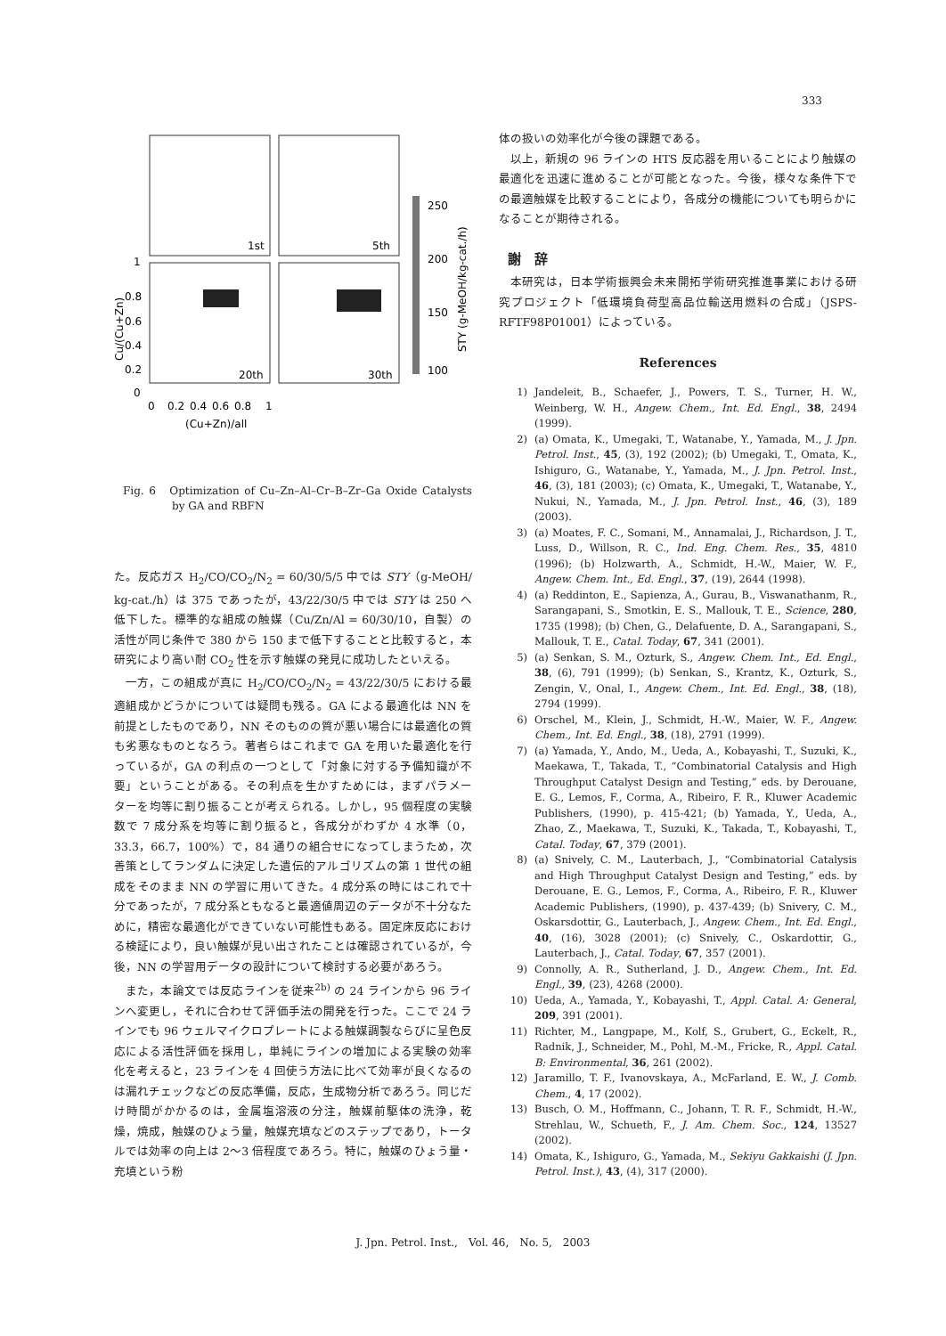333
1st
5th
20th
30th
1
0.8
0.6
0.4
0.2
0
0
0.2
0.4
0.6
0.8
1
(Cu+Zn)/all
250
200
150
100
Cu/(Cu+Zn)
STY (g-MeOH/kg-cat./h)
Fig. 6　Optimization of Cu–Zn–Al–Cr–B–Zr–Ga Oxide Catalysts by GA and RBFN
た。反応ガス H<sub>2</sub>/CO/CO<sub>2</sub>/N<sub>2</sub> = 60/30/5/5 中では STY（g-MeOH/ kg-cat./h）は 375 であったが，43/22/30/5 中では STY は 250 へ低下した。標準的な組成の触媒（Cu/Zn/Al = 60/30/10，自製）の活性が同じ条件で 380 から 150 まで低下することと比較すると，本研究により高い耐 CO<sub>2</sub> 性を示す触媒の発見に成功したといえる。
一方，この組成が真に H<sub>2</sub>/CO/CO<sub>2</sub>/N<sub>2</sub> = 43/22/30/5 における最適組成かどうかについては疑問も残る。GA による最適化は NN を前提としたものであり，NN そのものの質が悪い場合には最適化の質も劣悪なものとなろう。著者らはこれまで GA を用いた最適化を行っているが，GA の利点の一つとして「対象に対する予備知識が不要」ということがある。その利点を生かすためには，まずパラメーターを均等に割り振ることが考えられる。しかし，95 個程度の実験数で 7 成分系を均等に割り振ると，各成分がわずか 4 水準（0，33.3，66.7，100%）で，84 通りの組合せになってしまうため，次善策としてランダムに決定した遺伝的アルゴリズムの第 1 世代の組成をそのまま NN の学習に用いてきた。4 成分系の時にはこれで十分であったが，7 成分系ともなると最適値周辺のデータが不十分なために，精密な最適化ができていない可能性もある。固定床反応における検証により，良い触媒が見い出されたことは確認されているが，今後，NN の学習用データの設計について検討する必要があろう。
また，本論文では反応ラインを従来<sup>2b)</sup> の 24 ラインから 96 ラインへ変更し，それに合わせて評価手法の開発を行った。ここで 24 ラインでも 96 ウェルマイクロプレートによる触媒調製ならびに呈色反応による活性評価を採用し，単純にラインの増加による実験の効率化を考えると，23 ラインを 4 回使う方法に比べて効率が良くなるのは漏れチェックなどの反応準備，反応，生成物分析であろう。同じだけ時間がかかるのは，金属塩溶液の分注，触媒前駆体の洗浄，乾燥，焼成，触媒のひょう量，触媒充填などのステップであり，トータルでは効率の向上は 2～3 倍程度であろう。特に，触媒のひょう量・充填という粉
体の扱いの効率化が今後の課題である。
以上，新規の 96 ラインの HTS 反応器を用いることにより触媒の最適化を迅速に進めることが可能となった。今後，様々な条件下での最適触媒を比較することにより，各成分の機能についても明らかになることが期待される。
謝　辞
本研究は，日本学術振興会未来開拓学術研究推進事業における研究プロジェクト「低環境負荷型高品位輸送用燃料の合成」（JSPS-RFTF98P01001）によっている。
References
1) Jandeleit, B., Schaefer, J., Powers, T. S., Turner, H. W., Weinberg, W. H., Angew. Chem., Int. Ed. Engl., 38, 2494 (1999).
2) (a) Omata, K., Umegaki, T., Watanabe, Y., Yamada, M., J. Jpn. Petrol. Inst., 45, (3), 192 (2002); (b) Umegaki, T., Omata, K., Ishiguro, G., Watanabe, Y., Yamada, M., J. Jpn. Petrol. Inst., 46, (3), 181 (2003); (c) Omata, K., Umegaki, T., Watanabe, Y., Nukui, N., Yamada, M., J. Jpn. Petrol. Inst., 46, (3), 189 (2003).
3) (a) Moates, F. C., Somani, M., Annamalai, J., Richardson, J. T., Luss, D., Willson, R. C., Ind. Eng. Chem. Res., 35, 4810 (1996); (b) Holzwarth, A., Schmidt, H.-W., Maier, W. F., Angew. Chem. Int., Ed. Engl., 37, (19), 2644 (1998).
4) (a) Reddinton, E., Sapienza, A., Gurau, B., Viswanathanm, R., Sarangapani, S., Smotkin, E. S., Mallouk, T. E., Science, 280, 1735 (1998); (b) Chen, G., Delafuente, D. A., Sarangapani, S., Mallouk, T. E., Catal. Today, 67, 341 (2001).
5) (a) Senkan, S. M., Ozturk, S., Angew. Chem. Int., Ed. Engl., 38, (6), 791 (1999); (b) Senkan, S., Krantz, K., Ozturk, S., Zengin, V., Onal, I., Angew. Chem., Int. Ed. Engl., 38, (18), 2794 (1999).
6) Orschel, M., Klein, J., Schmidt, H.-W., Maier, W. F., Angew. Chem., Int. Ed. Engl., 38, (18), 2791 (1999).
7) (a) Yamada, Y., Ando, M., Ueda, A., Kobayashi, T., Suzuki, K., Maekawa, T., Takada, T., “Combinatorial Catalysis and High Throughput Catalyst Design and Testing,” eds. by Derouane, E. G., Lemos, F., Corma, A., Ribeiro, F. R., Kluwer Academic Publishers, (1990), p. 415-421; (b) Yamada, Y., Ueda, A., Zhao, Z., Maekawa, T., Suzuki, K., Takada, T., Kobayashi, T., Catal. Today, 67, 379 (2001).
8) (a) Snively, C. M., Lauterbach, J., “Combinatorial Catalysis and High Throughput Catalyst Design and Testing,” eds. by Derouane, E. G., Lemos, F., Corma, A., Ribeiro, F. R., Kluwer Academic Publishers, (1990), p. 437-439; (b) Snivery, C. M., Oskarsdottir, G., Lauterbach, J., Angew. Chem., Int. Ed. Engl., 40, (16), 3028 (2001); (c) Snively, C., Oskardottir, G., Lauterbach, J., Catal. Today, 67, 357 (2001).
9) Connolly, A. R., Sutherland, J. D., Angew. Chem., Int. Ed. Engl., 39, (23), 4268 (2000).
10) Ueda, A., Yamada, Y., Kobayashi, T., Appl. Catal. A: General, 209, 391 (2001).
11) Richter, M., Langpape, M., Kolf, S., Grubert, G., Eckelt, R., Radnik, J., Schneider, M., Pohl, M.-M., Fricke, R., Appl. Catal. B: Environmental, 36, 261 (2002).
12) Jaramillo, T. F., Ivanovskaya, A., McFarland, E. W., J. Comb. Chem., 4, 17 (2002).
13) Busch, O. M., Hoffmann, C., Johann, T. R. F., Schmidt, H.-W., Strehlau, W., Schueth, F., J. Am. Chem. Soc., 124, 13527 (2002).
14) Omata, K., Ishiguro, G., Yamada, M., Sekiyu Gakkaishi (J. Jpn. Petrol. Inst.), 43, (4), 317 (2000).
J. Jpn. Petrol. Inst.,　Vol. 46,　No. 5,　2003